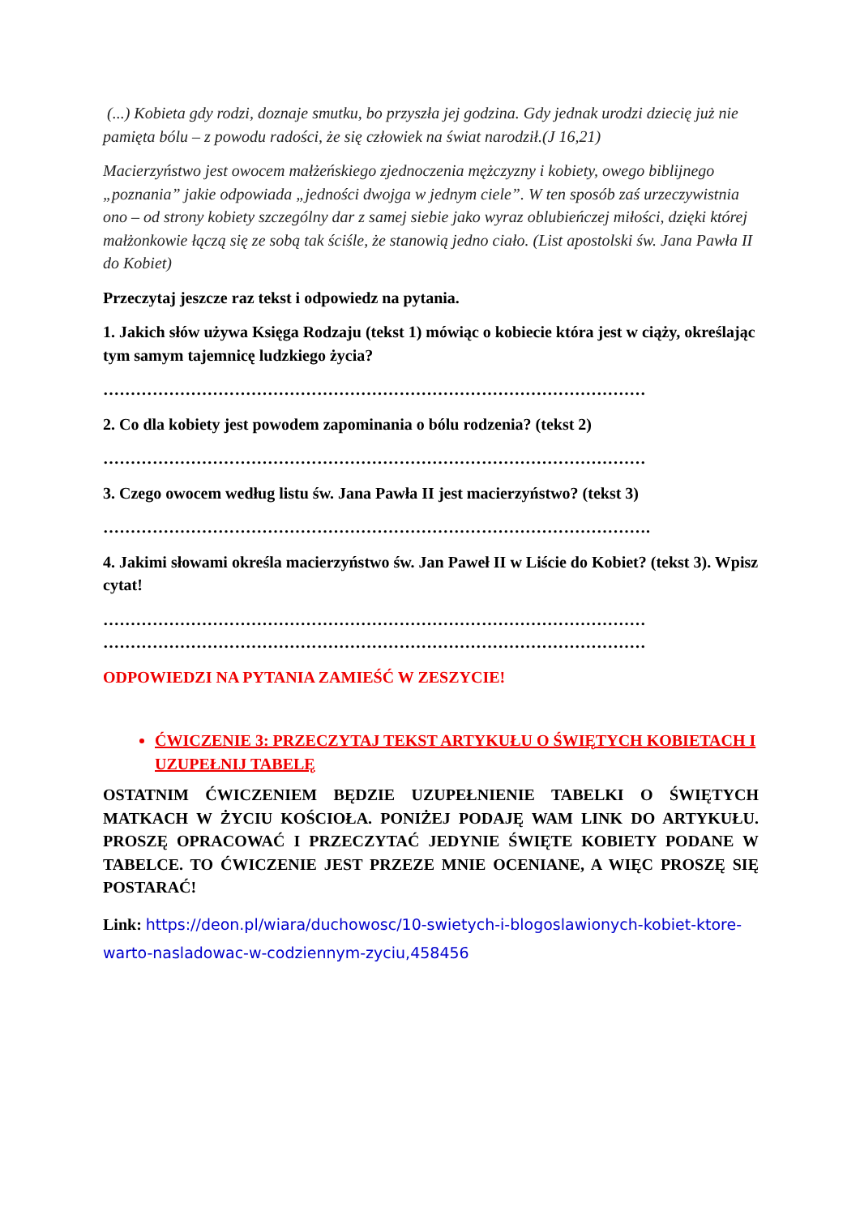(...) Kobieta gdy rodzi, doznaje smutku, bo przyszła jej godzina. Gdy jednak urodzi dziecię już nie pamięta bólu – z powodu radości, że się człowiek na świat narodził.(J 16,21)
Macierzyństwo jest owocem małżeńskiego zjednoczenia mężczyzny i kobiety, owego biblijnego „poznania” jakie odpowiada „jedności dwojga w jednym ciele”. W ten sposób zaś urzeczywistnia ono – od strony kobiety szczególny dar z samej siebie jako wyraz oblubieńczej miłości, dzięki której małżonkowie łączą się ze sobą tak ściśle, że stanowią jedno ciało. (List apostolski św. Jana Pawła II do Kobiet)
Przeczytaj jeszcze raz tekst i odpowiedz na pytania.
1. Jakich słów używa Księga Rodzaju (tekst 1) mówiąc o kobiecie która jest w ciąży, określając tym samym tajemnicę ludzkiego życia?
………………………………………………………………………………………
2. Co dla kobiety jest powodem zapominania o bólu rodzenia? (tekst 2)
………………………………………………………………………………………
3. Czego owocem według listu św. Jana Pawła II jest macierzyństwo? (tekst 3)
……………………………………………………………………………………….
4. Jakimi słowami określa macierzyństwo św. Jan Paweł II w Liście do Kobiet? (tekst 3). Wpisz cytat!
………………………………………………………………………………………
………………………………………………………………………………………
ODPOWIEDZI NA PYTANIA ZAMIEŚĆ W ZESZYCIE!
ĆWICZENIE 3: PRZECZYTAJ TEKST ARTYKUŁU O ŚWIĘTYCH KOBIETACH I UZUPEŁNIJ TABELĘ
OSTATNIM ĆWICZENIEM BĘDZIE UZUPEŁNIENIE TABELKI O ŚWIĘTYCH MATKACH W ŻYCIU KOŚCIOŁA. PONIŻEJ PODAJĘ WAM LINK DO ARTYKUŁU. PROSZĘ OPRACOWAĆ I PRZECZYTAĆ JEDYNIE ŚWIĘTE KOBIETY PODANE W TABELCE. TO ĆWICZENIE JEST PRZEZE MNIE OCENIANE, A WIĘC PROSZĘ SIĘ POSTARAĆ!
Link: https://deon.pl/wiara/duchowosc/10-swietych-i-blogoslawionych-kobiet-ktore-warto-nasladowac-w-codziennym-zyciu,458456